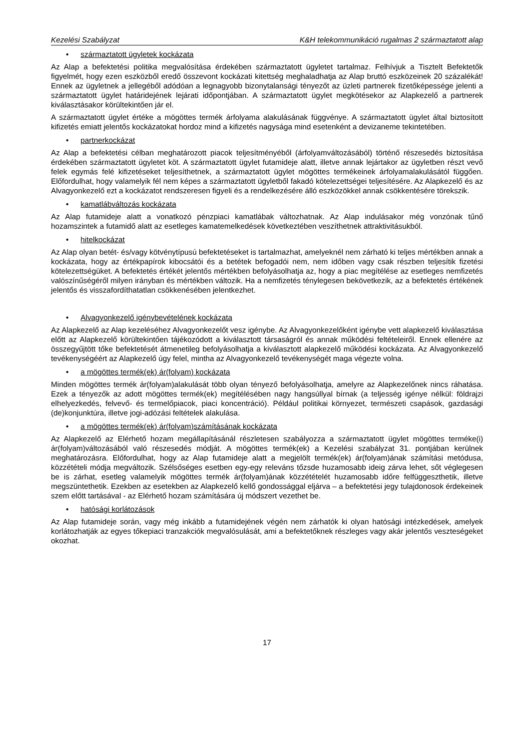Kezelési Szabályzat K&H telekommunikáció rugalmas 2 származtatott alap
• származtatott ügyletek kockázata
Az Alap a befektetési politika megvalósítása érdekében származtatott ügyletet tartalmaz. Felhívjuk a Tisztelt Befektetők figyelmét, hogy ezen eszközből eredő összevont kockázati kitettség meghaladhatja az Alap bruttó eszközeinek 20 százalékát! Ennek az ügyletnek a jellegéből adódóan a legnagyobb bizonytalansági tényezőt az üzleti partnerek fizetőképessége jelenti a származtatott ügylet határidejének lejárati időpontjában. A származtatott ügylet megkötésekor az Alapkezelő a partnerek kiválasztásakor körültekintően jár el.
A származtatott ügylet értéke a mögöttes termék árfolyama alakulásának függvénye. A származtatott ügylet által biztosított kifizetés emiatt jelentős kockázatokat hordoz mind a kifizetés nagysága mind esetenként a devizaneme tekintetében.
• partnerkockázat
Az Alap a befektetési célban meghatározott piacok teljesítményéből (árfolyamváltozásából) történő részesedés biztosítása érdekében származtatott ügyletet köt. A származtatott ügylet futamideje alatt, illetve annak lejártakor az ügyletben részt vevő felek egymás felé kifizetéseket teljesíthetnek, a származtatott ügylet mögöttes termékeinek árfolyamalakulásától függően. Előfordulhat, hogy valamelyik fél nem képes a származtatott ügyletből fakadó kötelezettségei teljesítésére. Az Alapkezelő és az Alvagyonkezelő ezt a kockázatot rendszeresen figyeli és a rendelkezésére álló eszközökkel annak csökkentésére törekszik.
• kamatlábváltozás kockázata
Az Alap futamideje alatt a vonatkozó pénzpiaci kamatlábak változhatnak. Az Alap indulásakor még vonzónak tűnő hozamszintek a futamidő alatt az esetleges kamatemelkedések következtében veszíthetnek attraktivitásukból.
• hitelkockázat
Az Alap olyan betét- és/vagy kötvénytípusú befektetéseket is tartalmazhat, amelyeknél nem zárható ki teljes mértékben annak a kockázata, hogy az értékpapírok kibocsátói és a betétek befogadói nem, nem időben vagy csak részben teljesítik fizetési kötelezettségüket. A befektetés értékét jelentős mértékben befolyásolhatja az, hogy a piac megítélése az esetleges nemfizetés valószínűségéről milyen irányban és mértékben változik. Ha a nemfizetés ténylegesen bekövetkezik, az a befektetés értékének jelentős és visszafordíthatatlan csökkenésében jelentkezhet.
• Alvagyonkezelő igénybevételének kockázata
Az Alapkezelő az Alap kezeléséhez Alvagyonkezelőt vesz igénybe. Az Alvagyonkezelőként igénybe vett alapkezelő kiválasztása előtt az Alapkezelő körültekintően tájékozódott a kiválasztott társaságról és annak működési feltételeiről. Ennek ellenére az összegyűjtött tőke befektetését átmenetileg befolyásolhatja a kiválasztott alapkezelő működési kockázata. Az Alvagyonkezelő tevékenységéért az Alapkezelő úgy felel, mintha az Alvagyonkezelő tevékenységét maga végezte volna.
• a mögöttes termék(ek) ár(folyam) kockázata
Minden mögöttes termék ár(folyam)alakulását több olyan tényező befolyásolhatja, amelyre az Alapkezelőnek nincs ráhatása. Ezek a tényezők az adott mögöttes termék(ek) megítélésében nagy hangsúllyal bírnak (a teljesség igénye nélkül: földrajzi elhelyezkedés, felvevő- és termelőpiacok, piaci koncentráció). Például politikai környezet, természeti csapások, gazdasági (de)konjunktúra, illetve jogi-adózási feltételek alakulása.
• a mögöttes termék(ek) ár(folyam)számításának kockázata
Az Alapkezelő az Elérhető hozam megállapításánál részletesen szabályozza a származtatott ügylet mögöttes terméke(i) ár(folyam)változásából való részesedés módját. A mögöttes termék(ek) a Kezelési szabályzat 31. pontjában kerülnek meghatározásra. Előfordulhat, hogy az Alap futamideje alatt a megjelölt termék(ek) ár(folyam)ának számítási metódusa, közzétételi módja megváltozik. Szélsőséges esetben egy-egy releváns tőzsde huzamosabb ideig zárva lehet, sőt véglegesen be is zárhat, esetleg valamelyik mögöttes termék ár(folyam)ának közzétételét huzamosabb időre felfüggeszthetik, illetve megszüntethetik. Ezekben az esetekben az Alapkezelő kellő gondossággal eljárva – a befektetési jegy tulajdonosok érdekeinek szem előtt tartásával - az Elérhető hozam számítására új módszert vezethet be.
• hatósági korlátozások
Az Alap futamideje során, vagy még inkább a futamidejének végén nem zárhatók ki olyan hatósági intézkedések, amelyek korlátozhatják az egyes tőkepiaci tranzakciók megvalósulását, ami a befektetőknek részleges vagy akár jelentős veszteségeket okozhat.
17